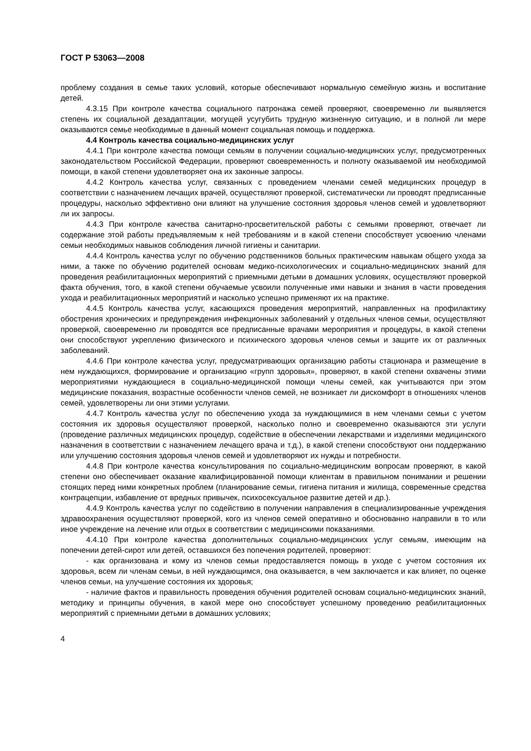ГОСТ Р 53063—2008
проблему создания в семье таких условий, которые обеспечивают нормальную семейную жизнь и воспитание детей.
4.3.15 При контроле качества социального патронажа семей проверяют, своевременно ли выявляется степень их социальной дезадаптации, могущей усугубить трудную жизненную ситуацию, и в полной ли мере оказываются семье необходимые в данный момент социальная помощь и поддержка.
4.4 Контроль качества социально-медицинских услуг
4.4.1 При контроле качества помощи семьям в получении социально-медицинских услуг, предусмотренных законодательством Российской Федерации, проверяют своевременность и полноту оказываемой им необходимой помощи, в какой степени удовлетворяет она их законные запросы.
4.4.2 Контроль качества услуг, связанных с проведением членами семей медицинских процедур в соответствии с назначением лечащих врачей, осуществляют проверкой, систематически ли проводят предписанные процедуры, насколько эффективно они влияют на улучшение состояния здоровья членов семей и удовлетворяют ли их запросы.
4.4.3 При контроле качества санитарно-просветительской работы с семьями проверяют, отвечает ли содержание этой работы предъявляемым к ней требованиям и в какой степени способствует усвоению членами семьи необходимых навыков соблюдения личной гигиены и санитарии.
4.4.4 Контроль качества услуг по обучению родственников больных практическим навыкам общего ухода за ними, а также по обучению родителей основам медико-психологических и социально-медицинских знаний для проведения реабилитационных мероприятий с приемными детьми в домашних условиях, осуществляют проверкой факта обучения, того, в какой степени обучаемые усвоили полученные ими навыки и знания в части проведения ухода и реабилитационных мероприятий и насколько успешно применяют их на практике.
4.4.5 Контроль качества услуг, касающихся проведения мероприятий, направленных на профилактику обострения хронических и предупреждения инфекционных заболеваний у отдельных членов семьи, осуществляют проверкой, своевременно ли проводятся все предписанные врачами мероприятия и процедуры, в какой степени они способствуют укреплению физического и психического здоровья членов семьи и защите их от различных заболеваний.
4.4.6 При контроле качества услуг, предусматривающих организацию работы стационара и размещение в нем нуждающихся, формирование и организацию «групп здоровья», проверяют, в какой степени охвачены этими мероприятиями нуждающиеся в социально-медицинской помощи члены семей, как учитываются при этом медицинские показания, возрастные особенности членов семей, не возникает ли дискомфорт в отношениях членов семей, удовлетворены ли они этими услугами.
4.4.7 Контроль качества услуг по обеспечению ухода за нуждающимися в нем членами семьи с учетом состояния их здоровья осуществляют проверкой, насколько полно и своевременно оказываются эти услуги (проведение различных медицинских процедур, содействие в обеспечении лекарствами и изделиями медицинского назначения в соответствии с назначением лечащего врача и т.д.), в какой степени способствуют они поддержанию или улучшению состояния здоровья членов семей и удовлетворяют их нужды и потребности.
4.4.8 При контроле качества консультирования по социально-медицинским вопросам проверяют, в какой степени оно обеспечивает оказание квалифицированной помощи клиентам в правильном понимании и решении стоящих перед ними конкретных проблем (планирование семьи, гигиена питания и жилища, современные средства контрацепции, избавление от вредных привычек, психосексуальное развитие детей и др.).
4.4.9 Контроль качества услуг по содействию в получении направления в специализированные учреждения здравоохранения осуществляют проверкой, кого из членов семей оперативно и обоснованно направили в то или иное учреждение на лечение или отдых в соответствии с медицинскими показаниями.
4.4.10 При контроле качества дополнительных социально-медицинских услуг семьям, имеющим на попечении детей-сирот или детей, оставшихся без попечения родителей, проверяют:
- как организована и кому из членов семьи предоставляется помощь в уходе с учетом состояния их здоровья, всем ли членам семьи, в ней нуждающимся, она оказывается, в чем заключается и как влияет, по оценке членов семьи, на улучшение состояния их здоровья;
- наличие фактов и правильность проведения обучения родителей основам социально-медицинских знаний, методику и принципы обучения, в какой мере оно способствует успешному проведению реабилитационных мероприятий с приемными детьми в домашних условиях;
4